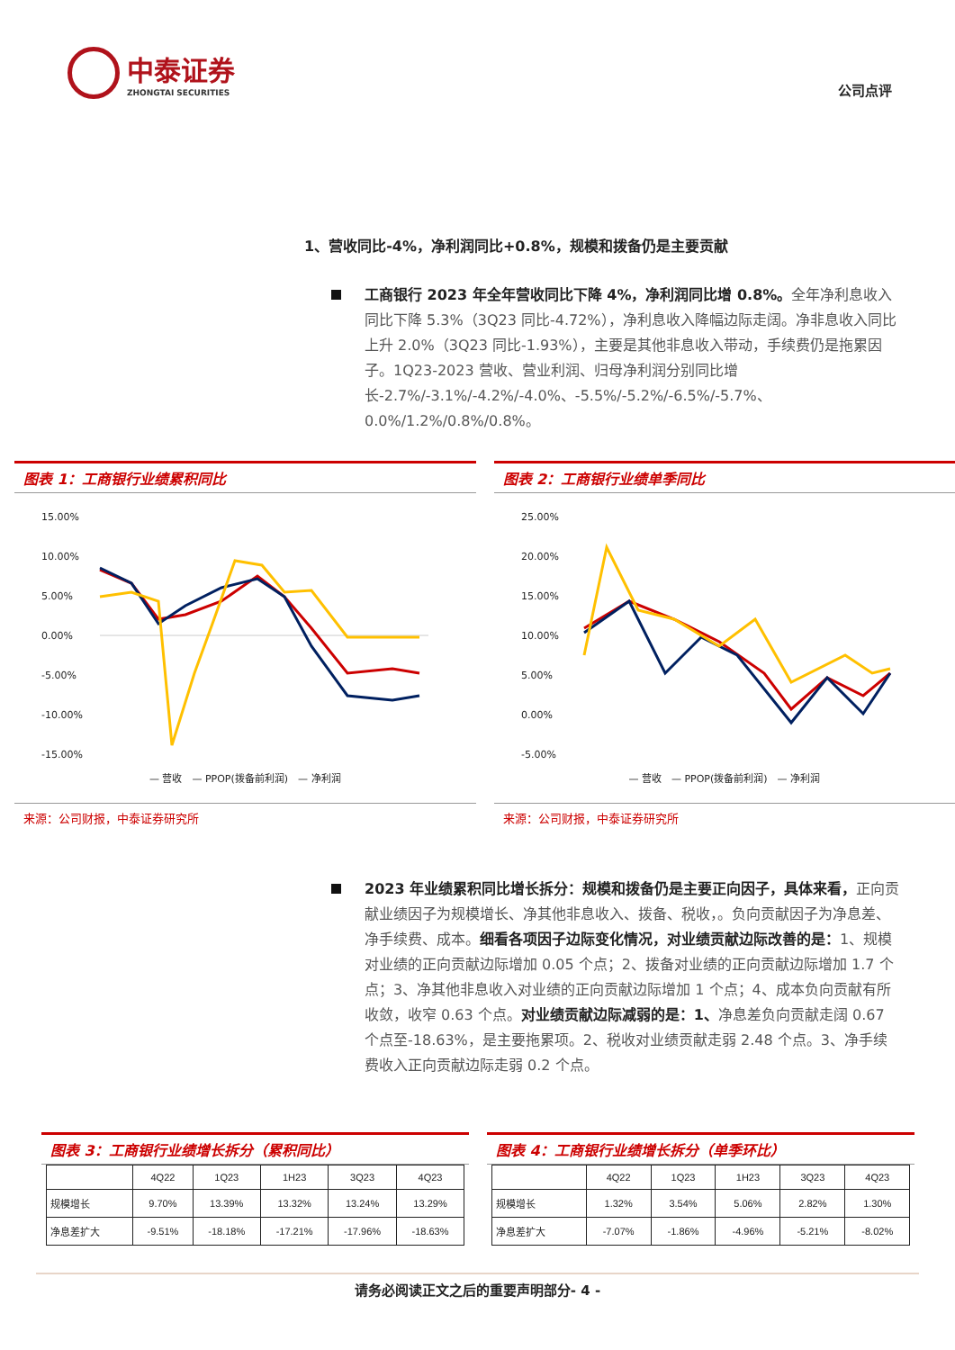中泰证券
ZHONGTAI SECURITIES
公司点评
1、营收同比-4%，净利润同比+0.8%，规模和拨备仍是主要贡献
工商银行 2023 年全年营收同比下降 4%，净利润同比增 0.8%。全年净利息收入同比下降 5.3%（3Q23 同比-4.72%），净利息收入降幅边际走阔。净非息收入同比上升 2.0%（3Q23 同比-1.93%），主要是其他非息收入带动，手续费仍是拖累因子。1Q23-2023 营收、营业利润、归母净利润分别同比增长-2.7%/-3.1%/-4.2%/-4.0%、-5.5%/-5.2%/-6.5%/-5.7%、0.0%/1.2%/0.8%/0.8%。
图表 1：工商银行业绩累积同比
15.00%
10.00%
5.00%
0.00%
-5.00%
-10.00%
-15.00%
— 营收　— PPOP(拨备前利润)　— 净利润
来源：公司财报，中泰证券研究所
图表 2：工商银行业绩单季同比
25.00%
20.00%
15.00%
10.00%
5.00%
0.00%
-5.00%
— 营收　— PPOP(拨备前利润)　— 净利润
来源：公司财报，中泰证券研究所
2023 年业绩累积同比增长拆分：规模和拨备仍是主要正向因子，具体来看，正向贡献业绩因子为规模增长、净其他非息收入、拨备、税收，。负向贡献因子为净息差、净手续费、成本。细看各项因子边际变化情况，对业绩贡献边际改善的是：1、规模对业绩的正向贡献边际增加 0.05 个点；2、拨备对业绩的正向贡献边际增加 1.7 个点；3、净其他非息收入对业绩的正向贡献边际增加 1 个点；4、成本负向贡献有所收敛，收窄 0.63 个点。对业绩贡献边际减弱的是：1、净息差负向贡献走阔 0.67 个点至-18.63%，是主要拖累项。2、税收对业绩贡献走弱 2.48 个点。3、净手续费收入正向贡献边际走弱 0.2 个点。
图表 3：工商银行业绩增长拆分（累积同比）
| | 4Q22 | 1Q23 | 1H23 | 3Q23 | 4Q23 |
| --- | --- | --- | --- | --- | --- |
| 规模增长 | 9.70% | 13.39% | 13.32% | 13.24% | 13.29% |
| 净息差扩大 | -9.51% | -18.18% | -17.21% | -17.96% | -18.63% |
图表 4：工商银行业绩增长拆分（单季环比）
| | 4Q22 | 1Q23 | 1H23 | 3Q23 | 4Q23 |
| --- | --- | --- | --- | --- | --- |
| 规模增长 | 1.32% | 3.54% | 5.06% | 2.82% | 1.30% |
| 净息差扩大 | -7.07% | -1.86% | -4.96% | -5.21% | -8.02% |
请务必阅读正文之后的重要声明部分- 4 -